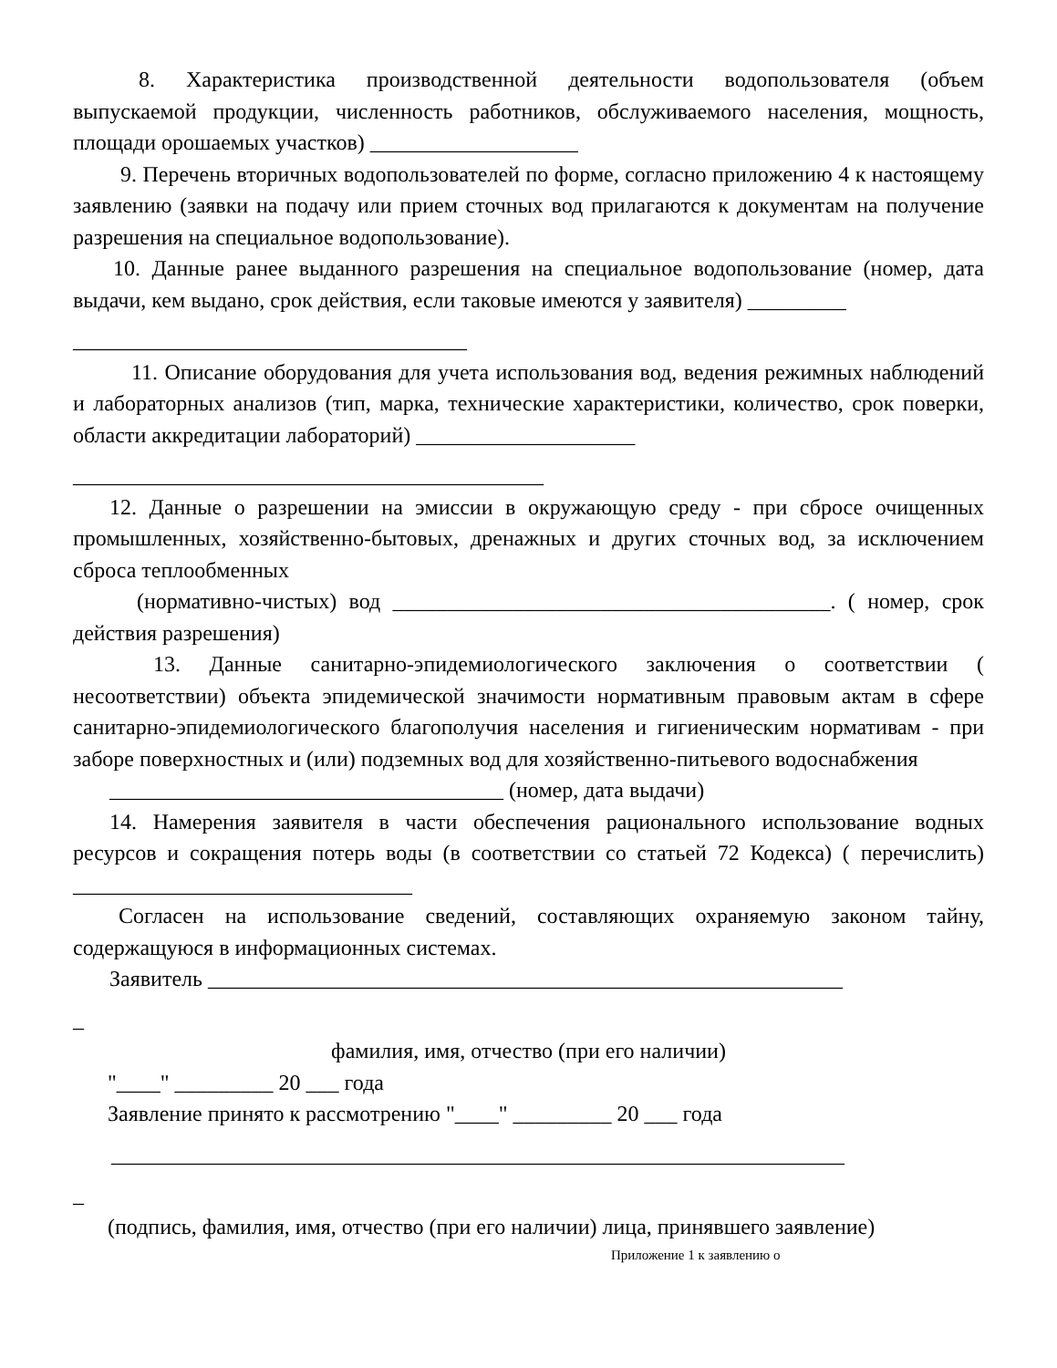8. Характеристика производственной деятельности водопользователя (объем выпускаемой продукции, численность работников, обслуживаемого населения, мощность, площади орошаемых участков) ___________________
9. Перечень вторичных водопользователей по форме, согласно приложению 4 к настоящему заявлению (заявки на подачу или прием сточных вод прилагаются к документам на получение разрешения на специальное водопользование).
10. Данные ранее выданного разрешения на специальное водопользование (номер, дата выдачи, кем выдано, срок действия, если таковые имеются у заявителя) _________
____________________________________
11. Описание оборудования для учета использования вод, ведения режимных наблюдений и лабораторных анализов (тип, марка, технические характеристики, количество, срок поверки, области аккредитации лабораторий) ____________________
___________________________________________
12. Данные о разрешении на эмиссии в окружающую среду - при сбросе очищенных промышленных, хозяйственно-бытовых, дренажных и других сточных вод, за исключением сброса теплообменных
(нормативно-чистых) вод ________________________________________. ( номер, срок действия разрешения)
13. Данные санитарно-эпидемиологического заключения о соответствии ( несоответствии) объекта эпидемической значимости нормативным правовым актам в сфере санитарно-эпидемиологического благополучия населения и гигиеническим нормативам - при заборе поверхностных и (или) подземных вод для хозяйственно-питьевого водоснабжения
____________________________________ (номер, дата выдачи)
14. Намерения заявителя в части обеспечения рационального использование водных ресурсов и сокращения потерь воды (в соответствии со статьей 72 Кодекса) ( перечислить) _______________________________
Согласен на использование сведений, составляющих охраняемую законом тайну, содержащуюся в информационных системах.
Заявитель __________________________________________________________
_
фамилия, имя, отчество (при его наличии)
"____" _________ 20 ___ года
Заявление принято к рассмотрению "____" _________ 20 ___ года
___________________________________________________________________
_
(подпись, фамилия, имя, отчество (при его наличии) лица, принявшего заявление)
Приложение 1 к заявлению о